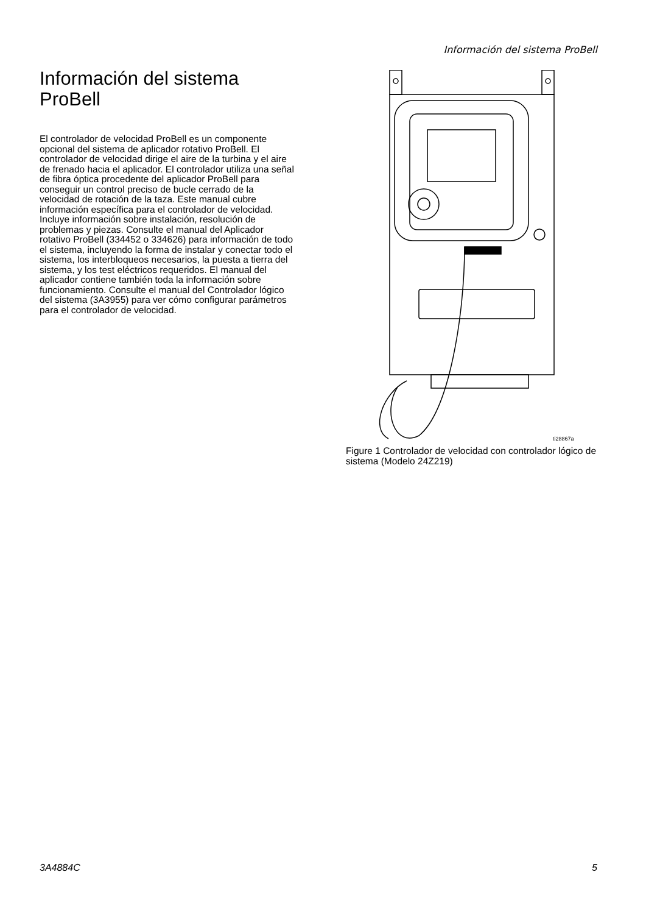Información del sistema ProBell
Información del sistema ProBell
El controlador de velocidad ProBell es un componente opcional del sistema de aplicador rotativo ProBell. El controlador de velocidad dirige el aire de la turbina y el aire de frenado hacia el aplicador. El controlador utiliza una señal de fibra óptica procedente del aplicador ProBell para conseguir un control preciso de bucle cerrado de la velocidad de rotación de la taza. Este manual cubre información específica para el controlador de velocidad. Incluye información sobre instalación, resolución de problemas y piezas. Consulte el manual del Aplicador rotativo ProBell (334452 o 334626) para información de todo el sistema, incluyendo la forma de instalar y conectar todo el sistema, los interbloqueos necesarios, la puesta a tierra del sistema, y los test eléctricos requeridos. El manual del aplicador contiene también toda la información sobre funcionamiento. Consulte el manual del Controlador lógico del sistema (3A3955) para ver cómo configurar parámetros para el controlador de velocidad.
ti28867a
Figure 1 Controlador de velocidad con controlador lógico de sistema (Modelo 24Z219)
3A4884C 5